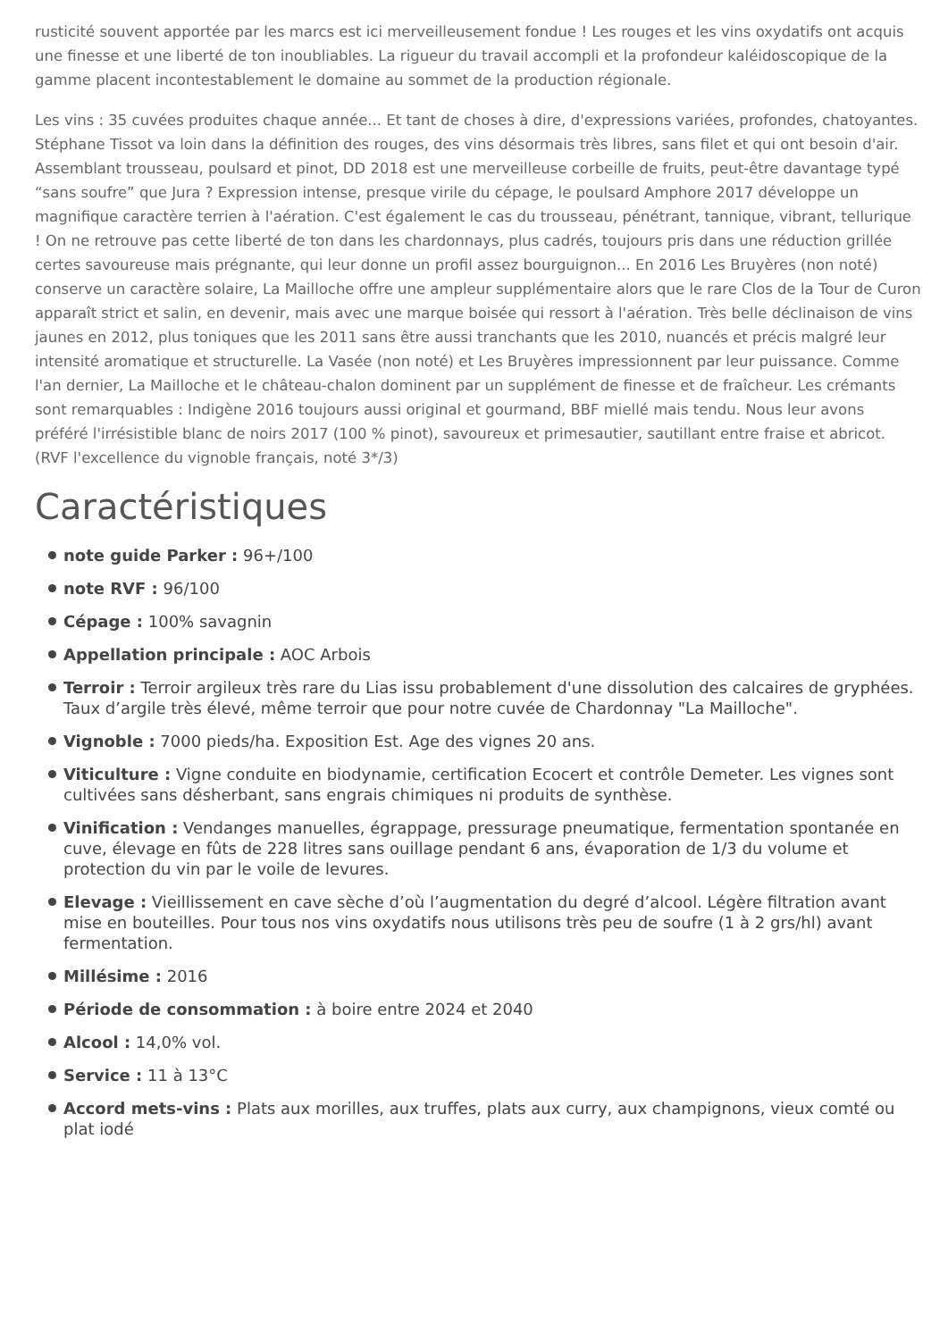rusticité souvent apportée par les marcs est ici merveilleusement fondue ! Les rouges et les vins oxydatifs ont acquis une finesse et une liberté de ton inoubliables. La rigueur du travail accompli et la profondeur kaléidoscopique de la gamme placent incontestablement le domaine au sommet de la production régionale.
Les vins : 35 cuvées produites chaque année... Et tant de choses à dire, d'expressions variées, profondes, chatoyantes. Stéphane Tissot va loin dans la définition des rouges, des vins désormais très libres, sans filet et qui ont besoin d'air. Assemblant trousseau, poulsard et pinot, DD 2018 est une merveilleuse corbeille de fruits, peut-être davantage typé “sans soufre” que Jura ? Expression intense, presque virile du cépage, le poulsard Amphore 2017 développe un magnifique caractère terrien à l'aération. C'est également le cas du trousseau, pénétrant, tannique, vibrant, tellurique ! On ne retrouve pas cette liberté de ton dans les chardonnays, plus cadrés, toujours pris dans une réduction grillée certes savoureuse mais prégnante, qui leur donne un profil assez bourguignon... En 2016 Les Bruyères (non noté) conserve un caractère solaire, La Mailloche offre une ampleur supplémentaire alors que le rare Clos de la Tour de Curon apparaît strict et salin, en devenir, mais avec une marque boisée qui ressort à l'aération. Très belle déclinaison de vins jaunes en 2012, plus toniques que les 2011 sans être aussi tranchants que les 2010, nuancés et précis malgré leur intensité aromatique et structurelle. La Vasée (non noté) et Les Bruyères impressionnent par leur puissance. Comme l'an dernier, La Mailloche et le château-chalon dominent par un supplément de finesse et de fraîcheur. Les crémants sont remarquables : Indigène 2016 toujours aussi original et gourmand, BBF miellé mais tendu. Nous leur avons préféré l'irrésistible blanc de noirs 2017 (100 % pinot), savoureux et primesautier, sautillant entre fraise et abricot. (RVF l'excellence du vignoble français, noté 3*/3)
Caractéristiques
note guide Parker : 96+/100
note RVF : 96/100
Cépage : 100% savagnin
Appellation principale : AOC Arbois
Terroir : Terroir argileux très rare du Lias issu probablement d'une dissolution des calcaires de gryphées. Taux d’argile très élevé, même terroir que pour notre cuvée de Chardonnay "La Mailloche".
Vignoble : 7000 pieds/ha. Exposition Est. Age des vignes 20 ans.
Viticulture : Vigne conduite en biodynamie, certification Ecocert et contrôle Demeter. Les vignes sont cultivées sans désherbant, sans engrais chimiques ni produits de synthèse.
Vinification : Vendanges manuelles, égrappage, pressurage pneumatique, fermentation spontanée en cuve, élevage en fûts de 228 litres sans ouillage pendant 6 ans, évaporation de 1/3 du volume et protection du vin par le voile de levures.
Elevage : Vieillissement en cave sèche d’où l’augmentation du degré d’alcool. Légère filtration avant mise en bouteilles. Pour tous nos vins oxydatifs nous utilisons très peu de soufre (1 à 2 grs/hl) avant fermentation.
Millésime : 2016
Période de consommation : à boire entre 2024 et 2040
Alcool : 14,0% vol.
Service : 11 à 13°C
Accord mets-vins : Plats aux morilles, aux truffes, plats aux curry, aux champignons, vieux comté ou plat iodé